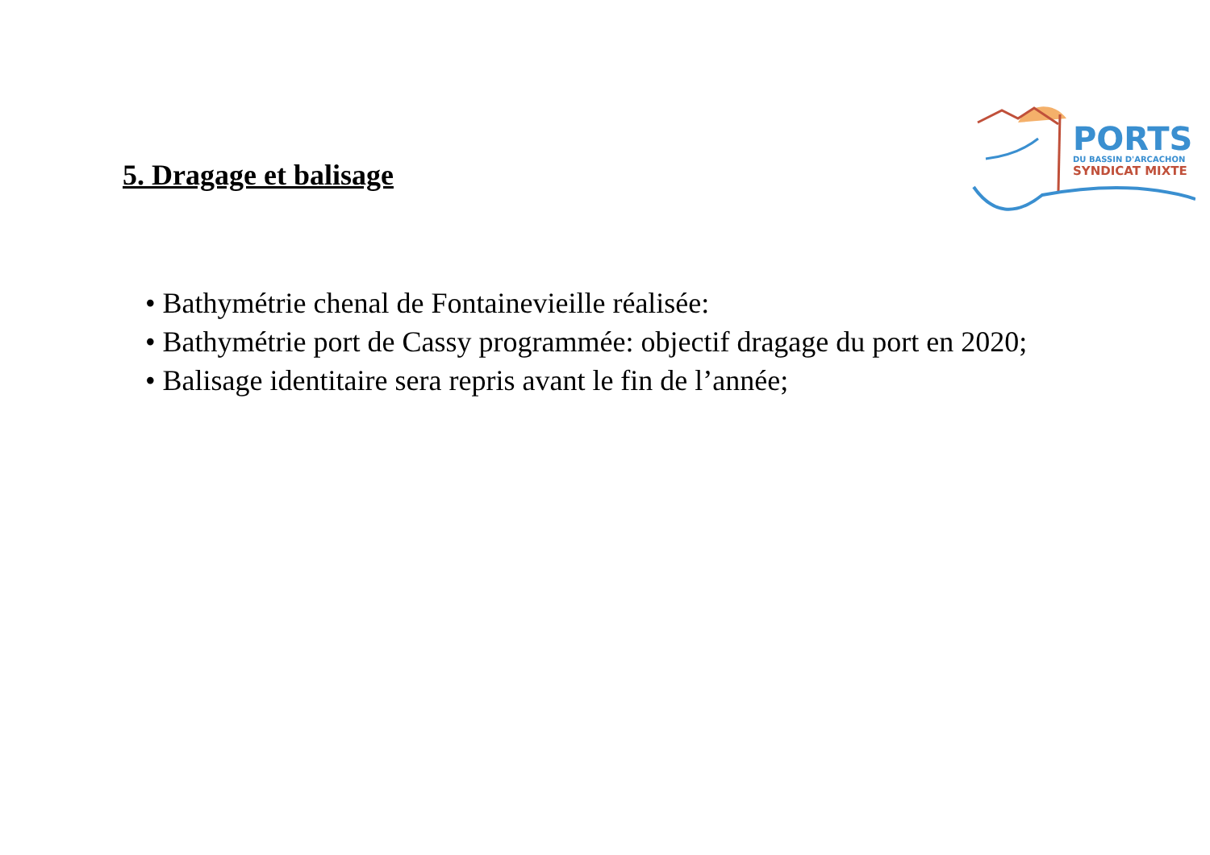5. Dragage et balisage
PORTS
DU BASSIN D'ARCACHON
SYNDICAT MIXTE
• Bathymétrie chenal de Fontainevieille réalisée:
• Bathymétrie port de Cassy programmée: objectif dragage du port en 2020;
• Balisage identitaire sera repris avant le fin de l’année;